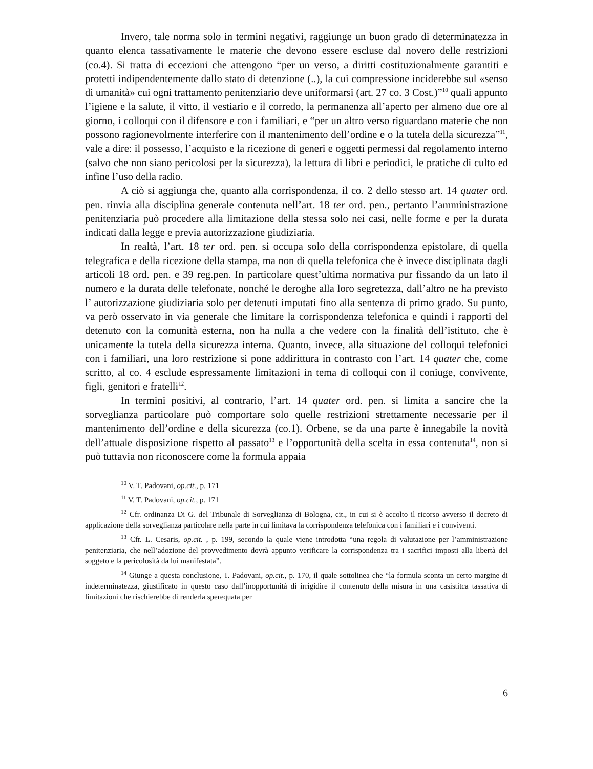Invero, tale norma solo in termini negativi, raggiunge un buon grado di determinatezza in quanto elenca tassativamente le materie che devono essere escluse dal novero delle restrizioni (co.4). Si tratta di eccezioni che attengono “per un verso, a diritti costituzionalmente garantiti e protetti indipendentemente dallo stato di detenzione (..), la cui compressione inciderebbe sul «senso di umanità» cui ogni trattamento penitenziario deve uniformarsi (art. 27 co. 3 Cost.)”<sup>10</sup> quali appunto l’igiene e la salute, il vitto, il vestiario e il corredo, la permanenza all’aperto per almeno due ore al giorno, i colloqui con il difensore e con i familiari, e “per un altro verso riguardano materie che non possono ragionevolmente interferire con il mantenimento dell’ordine e o la tutela della sicurezza”<sup>11</sup>, vale a dire: il possesso, l’acquisto e la ricezione di generi e oggetti permessi dal regolamento interno (salvo che non siano pericolosi per la sicurezza), la lettura di libri e periodici, le pratiche di culto ed infine l’uso della radio.
A ciò si aggiunga che, quanto alla corrispondenza, il co. 2 dello stesso art. 14 quater ord. pen. rinvia alla disciplina generale contenuta nell’art. 18 ter ord. pen., pertanto l’amministrazione penitenziaria può procedere alla limitazione della stessa solo nei casi, nelle forme e per la durata indicati dalla legge e previa autorizzazione giudiziaria.
In realtà, l’art. 18 ter ord. pen. si occupa solo della corrispondenza epistolare, di quella telegrafica e della ricezione della stampa, ma non di quella telefonica che è invece disciplinata dagli articoli 18 ord. pen. e 39 reg.pen. In particolare quest’ultima normativa pur fissando da un lato il numero e la durata delle telefonate, nonché le deroghe alla loro segretezza, dall’altro ne ha previsto l’ autorizzazione giudiziaria solo per detenuti imputati fino alla sentenza di primo grado. Su punto, va però osservato in via generale che limitare la corrispondenza telefonica e quindi i rapporti del detenuto con la comunità esterna, non ha nulla a che vedere con la finalità dell’istituto, che è unicamente la tutela della sicurezza interna. Quanto, invece, alla situazione del colloqui telefonici con i familiari, una loro restrizione si pone addirittura in contrasto con l’art. 14 quater che, come scritto, al co. 4 esclude espressamente limitazioni in tema di colloqui con il coniuge, convivente, figli, genitori e fratelli<sup>12</sup>.
In termini positivi, al contrario, l’art. 14 quater ord. pen. si limita a sancire che la sorveglianza particolare può comportare solo quelle restrizioni strettamente necessarie per il mantenimento dell’ordine e della sicurezza (co.1). Orbene, se da una parte è innegabile la novità dell’attuale disposizione rispetto al passato<sup>13</sup> e l’opportunità della scelta in essa contenuta<sup>14</sup>, non si può tuttavia non riconoscere come la formula appaia
<sup>10</sup> V. T. Padovani, op.cit., p. 171
<sup>11</sup> V. T. Padovani, op.cit., p. 171
<sup>12</sup> Cfr. ordinanza Di G. del Tribunale di Sorveglianza di Bologna, cit., in cui si è accolto il ricorso avverso il decreto di applicazione della sorveglianza particolare nella parte in cui limitava la corrispondenza telefonica con i familiari e i conviventi.
<sup>13</sup> Cfr. L. Cesaris, op.cit. , p. 199, secondo la quale viene introdotta “una regola di valutazione per l’amministrazione penitenziaria, che nell’adozione del provvedimento dovrà appunto verificare la corrispondenza tra i sacrifici imposti alla libertà del soggeto e la pericolosità da lui manifestata”.
<sup>14</sup> Giunge a questa conclusione, T. Padovani, op.cit., p. 170, il quale sottolinea che “la formula sconta un certo margine di indeterminatezza, giustificato in questo caso dall’inopportunità di irrigidire il contenuto della misura in una casistitca tassativa di limitazioni che rischierebbe di renderla sperequata per
6